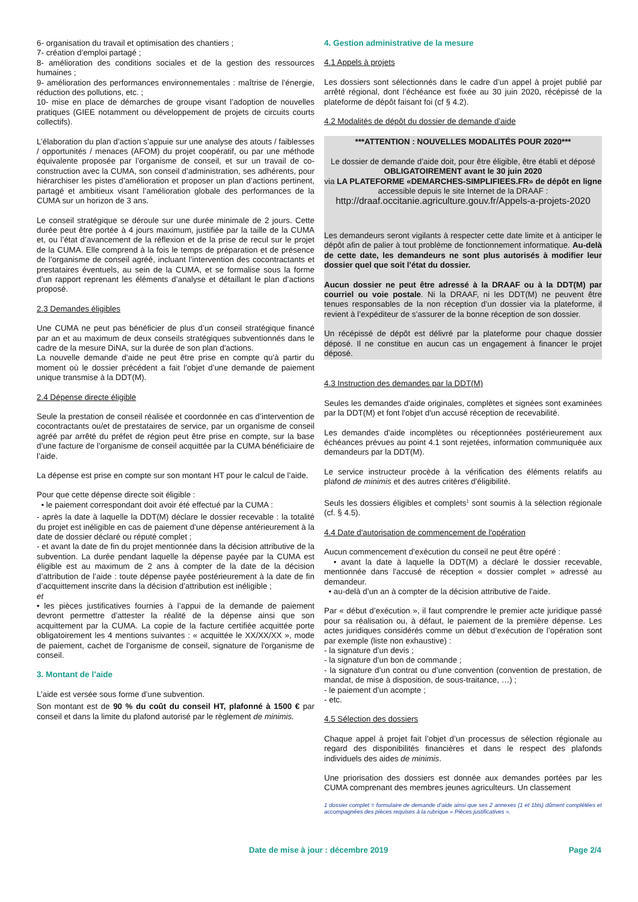6- organisation du travail et optimisation des chantiers ;
7- création d’emploi partagé ;
8- amélioration des conditions sociales et de la gestion des ressources humaines ;
9- amélioration des performances environnementales : maîtrise de l’énergie, réduction des pollutions, etc. ;
10- mise en place de démarches de groupe visant l’adoption de nouvelles pratiques (GIEE notamment ou développement de projets de circuits courts collectifs).
L’élaboration du plan d’action s’appuie sur une analyse des atouts / faiblesses / opportunités / menaces (AFOM) du projet coopératif, ou par une méthode équivalente proposée par l’organisme de conseil, et sur un travail de co-construction avec la CUMA, son conseil d’administration, ses adhérents, pour hiérarchiser les pistes d’amélioration et proposer un plan d’actions pertinent, partagé et ambitieux visant l’amélioration globale des performances de la CUMA sur un horizon de 3 ans.
Le conseil stratégique se déroule sur une durée minimale de 2 jours. Cette durée peut être portée à 4 jours maximum, justifiée par la taille de la CUMA et, ou l’état d’avancement de la réflexion et de la prise de recul sur le projet de la CUMA. Elle comprend à la fois le temps de préparation et de présence de l’organisme de conseil agréé, incluant l’intervention des cocontractants et prestataires éventuels, au sein de la CUMA, et se formalise sous la forme d’un rapport reprenant les éléments d’analyse et détaillant le plan d’actions proposé.
2.3 Demandes éligibles
Une CUMA ne peut pas bénéficier de plus d’un conseil stratégique financé par an et au maximum de deux conseils stratégiques subventionnés dans le cadre de la mesure DiNA, sur la durée de son plan d'actions.
La nouvelle demande d’aide ne peut être prise en compte qu’à partir du moment où le dossier précédent a fait l’objet d’une demande de paiement unique transmise à la DDT(M).
2.4 Dépense directe éligible
Seule la prestation de conseil réalisée et coordonnée en cas d’intervention de cocontractants ou/et de prestataires de service, par un organisme de conseil agréé par arrêté du préfet de région peut être prise en compte, sur la base d’une facture de l’organisme de conseil acquittée par la CUMA bénéficiaire de l’aide.
La dépense est prise en compte sur son montant HT pour le calcul de l’aide.
Pour que cette dépense directe soit éligible :
• le paiement correspondant doit avoir été effectué par la CUMA :
- après la date à laquelle la DDT(M) déclare le dossier recevable : la totalité du projet est inéligible en cas de paiement d’une dépense antérieurement à la date de dossier déclaré ou réputé complet ;
- et avant la date de fin du projet mentionnée dans la décision attributive de la subvention. La durée pendant laquelle la dépense payée par la CUMA est éligible est au maximum de 2 ans à compter de la date de la décision d’attribution de l’aide : toute dépense payée postérieurement à la date de fin d’acquittement inscrite dans la décision d’attribution est inéligible ;
et
• les pièces justificatives fournies à l’appui de la demande de paiement devront permettre d’attester la réalité de la dépense ainsi que son acquittement par la CUMA. La copie de la facture certifiée acquittée porte obligatoirement les 4 mentions suivantes : « acquittée le XX/XX/XX », mode de paiement, cachet de l'organisme de conseil, signature de l'organisme de conseil.
3. Montant de l’aide
L’aide est versée sous forme d’une subvention.
Son montant est de 90 % du coût du conseil HT, plafonné à 1500 € par conseil et dans la limite du plafond autorisé par le règlement de minimis.
4. Gestion administrative de la mesure
4.1 Appels à projets
Les dossiers sont sélectionnés dans le cadre d’un appel à projet publié par arrêté régional, dont l’échéance est fixée au 30 juin 2020, récépissé de la plateforme de dépôt faisant foi (cf § 4.2).
4.2 Modalités de dépôt du dossier de demande d’aide
***ATTENTION : NOUVELLES MODALITÉS POUR 2020***
Le dossier de demande d’aide doit, pour être éligible, être établi et déposé OBLIGATOIREMENT avant le 30 juin 2020
via LA PLATEFORME «DEMARCHES-SIMPLIFIEES.FR» de dépôt en ligne accessible depuis le site Internet de la DRAAF :
http://draaf.occitanie.agriculture.gouv.fr/Appels-a-projets-2020
Les demandeurs seront vigilants à respecter cette date limite et à anticiper le dépôt afin de palier à tout problème de fonctionnement informatique. Au-delà de cette date, les demandeurs ne sont plus autorisés à modifier leur dossier quel que soit l’état du dossier.
Aucun dossier ne peut être adressé à la DRAAF ou à la DDT(M) par courriel ou voie postale. Ni la DRAAF, ni les DDT(M) ne peuvent être tenues responsables de la non réception d’un dossier via la plateforme, il revient à l’expéditeur de s’assurer de la bonne réception de son dossier.
Un récépissé de dépôt est délivré par la plateforme pour chaque dossier déposé. Il ne constitue en aucun cas un engagement à financer le projet déposé.
4.3 Instruction des demandes par la DDT(M)
Seules les demandes d'aide originales, complètes et signées sont examinées par la DDT(M) et font l'objet d'un accusé réception de recevabilité.
Les demandes d'aide incomplètes ou réceptionnées postérieurement aux échéances prévues au point 4.1 sont rejetées, information communiquée aux demandeurs par la DDT(M).
Le service instructeur procède à la vérification des éléments relatifs au plafond de minimis et des autres critères d’éligibilité.
Seuls les dossiers éligibles et complets<sup>1</sup> sont soumis à la sélection régionale (cf. § 4.5).
4.4 Date d'autorisation de commencement de l'opération
Aucun commencement d’exécution du conseil ne peut être opéré :
• avant la date à laquelle la DDT(M) a déclaré le dossier recevable, mentionnée dans l'accusé de réception « dossier complet » adressé au demandeur.
• au-delà d’un an à compter de la décision attributive de l’aide.
Par « début d’exécution », il faut comprendre le premier acte juridique passé pour sa réalisation ou, à défaut, le paiement de la première dépense. Les actes juridiques considérés comme un début d’exécution de l’opération sont par exemple (liste non exhaustive) :
- la signature d’un devis ;
- la signature d’un bon de commande ;
- la signature d’un contrat ou d’une convention (convention de prestation, de mandat, de mise à disposition, de sous-traitance, …) ;
- le paiement d’un acompte ;
- etc.
4.5 Sélection des dossiers
Chaque appel à projet fait l’objet d’un processus de sélection régionale au regard des disponibilités financières et dans le respect des plafonds individuels des aides de minimis.
Une priorisation des dossiers est donnée aux demandes portées par les CUMA comprenant des membres jeunes agriculteurs. Un classement
1 dossier complet = formulaire de demande d’aide ainsi que ses 2 annexes (1 et 1bis) dûment complétées et accompagnées des pièces requises à la rubrique « Pièces justificatives ».
Date de mise à jour : décembre 2019 Page 2/4